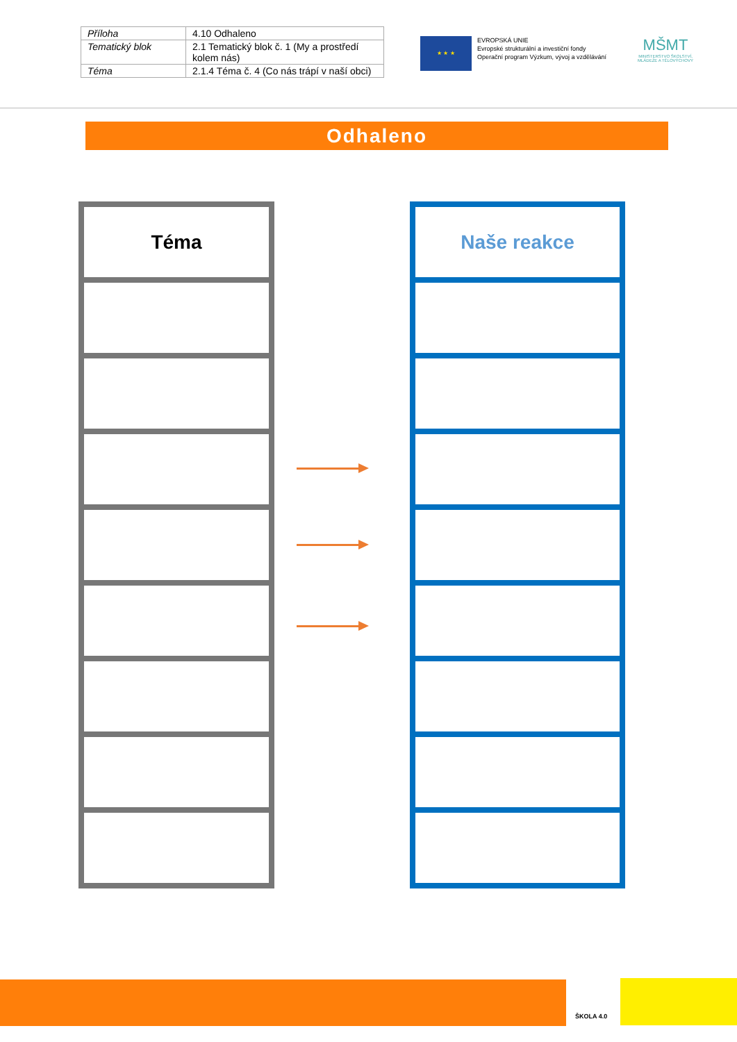| Příloha | 4.10 Odhaleno |
| Tematický blok | 2.1 Tematický blok č. 1 (My a prostředí kolem nás) |
| Téma | 2.1.4 Téma č. 4 (Co nás trápí v naší obci) |
★ ★ ★
EVROPSKÁ UNIE
Evropské strukturální a investiční fondy
Operační program Výzkum, vývoj a vzdělávání
MŠMT
MINISTERSTVO ŠKOLSTVÍ, MLÁDEŽE A TĚLOVÝCHOVY
Odhaleno
Téma Naše reakce
ŠKOLA 4.0